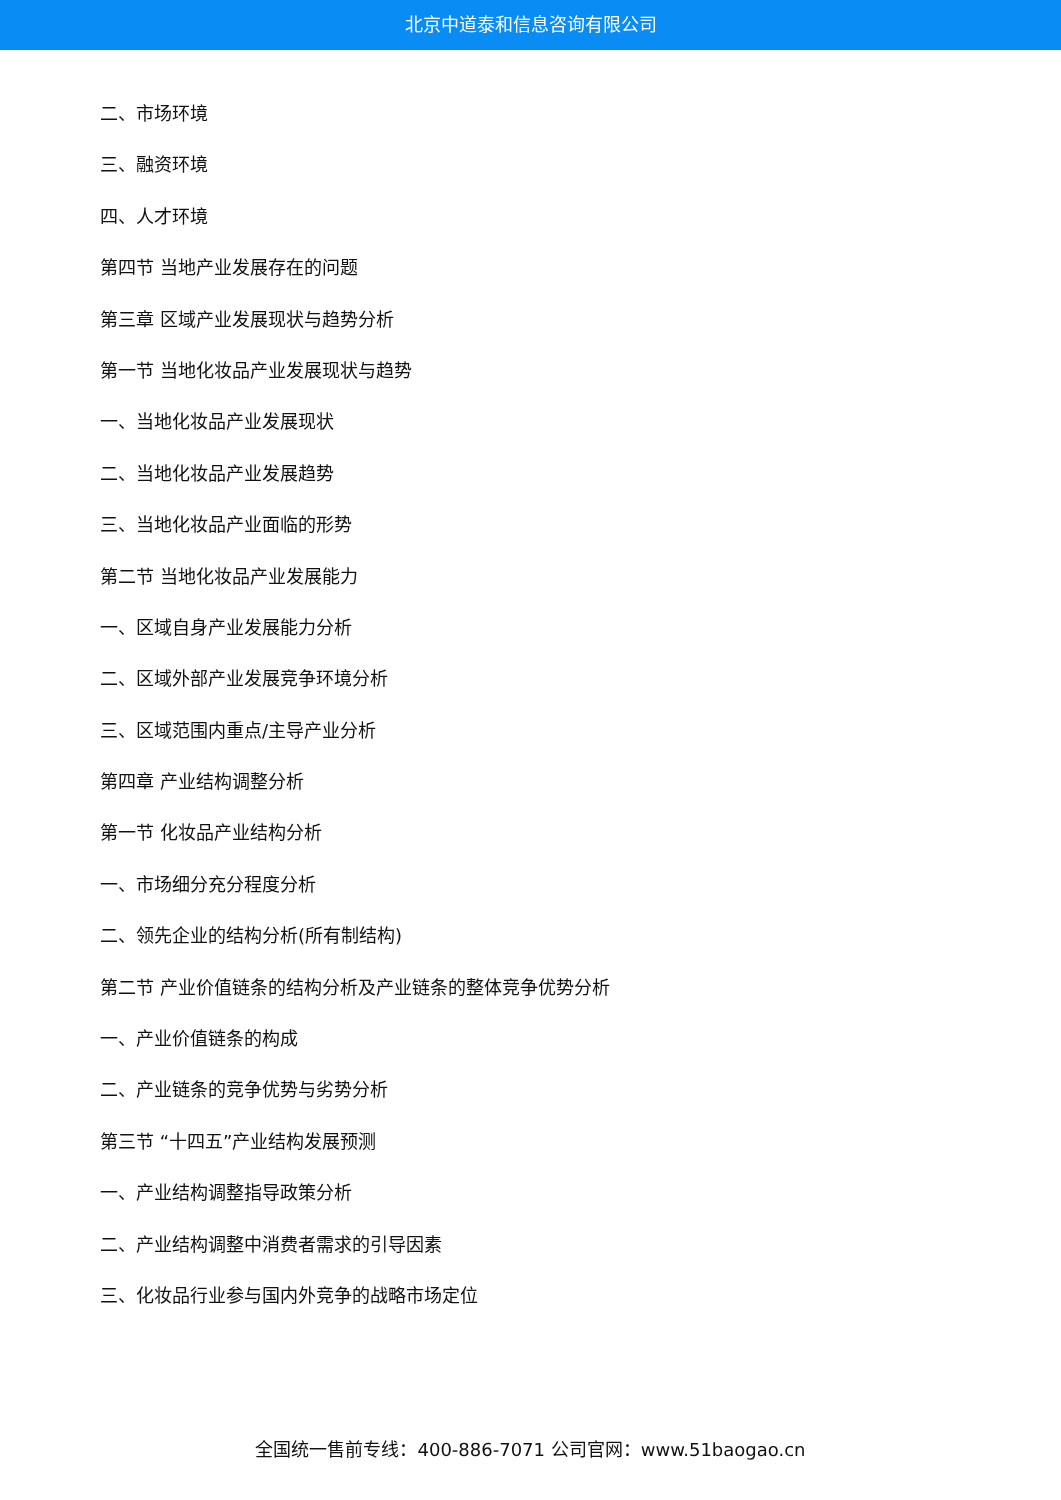北京中道泰和信息咨询有限公司
二、市场环境
三、融资环境
四、人才环境
第四节 当地产业发展存在的问题
第三章 区域产业发展现状与趋势分析
第一节 当地化妆品产业发展现状与趋势
一、当地化妆品产业发展现状
二、当地化妆品产业发展趋势
三、当地化妆品产业面临的形势
第二节 当地化妆品产业发展能力
一、区域自身产业发展能力分析
二、区域外部产业发展竞争环境分析
三、区域范围内重点/主导产业分析
第四章 产业结构调整分析
第一节 化妆品产业结构分析
一、市场细分充分程度分析
二、领先企业的结构分析(所有制结构)
第二节 产业价值链条的结构分析及产业链条的整体竞争优势分析
一、产业价值链条的构成
二、产业链条的竞争优势与劣势分析
第三节 “十四五”产业结构发展预测
一、产业结构调整指导政策分析
二、产业结构调整中消费者需求的引导因素
三、化妆品行业参与国内外竞争的战略市场定位
全国统一售前专线：400-886-7071 公司官网：www.51baogao.cn